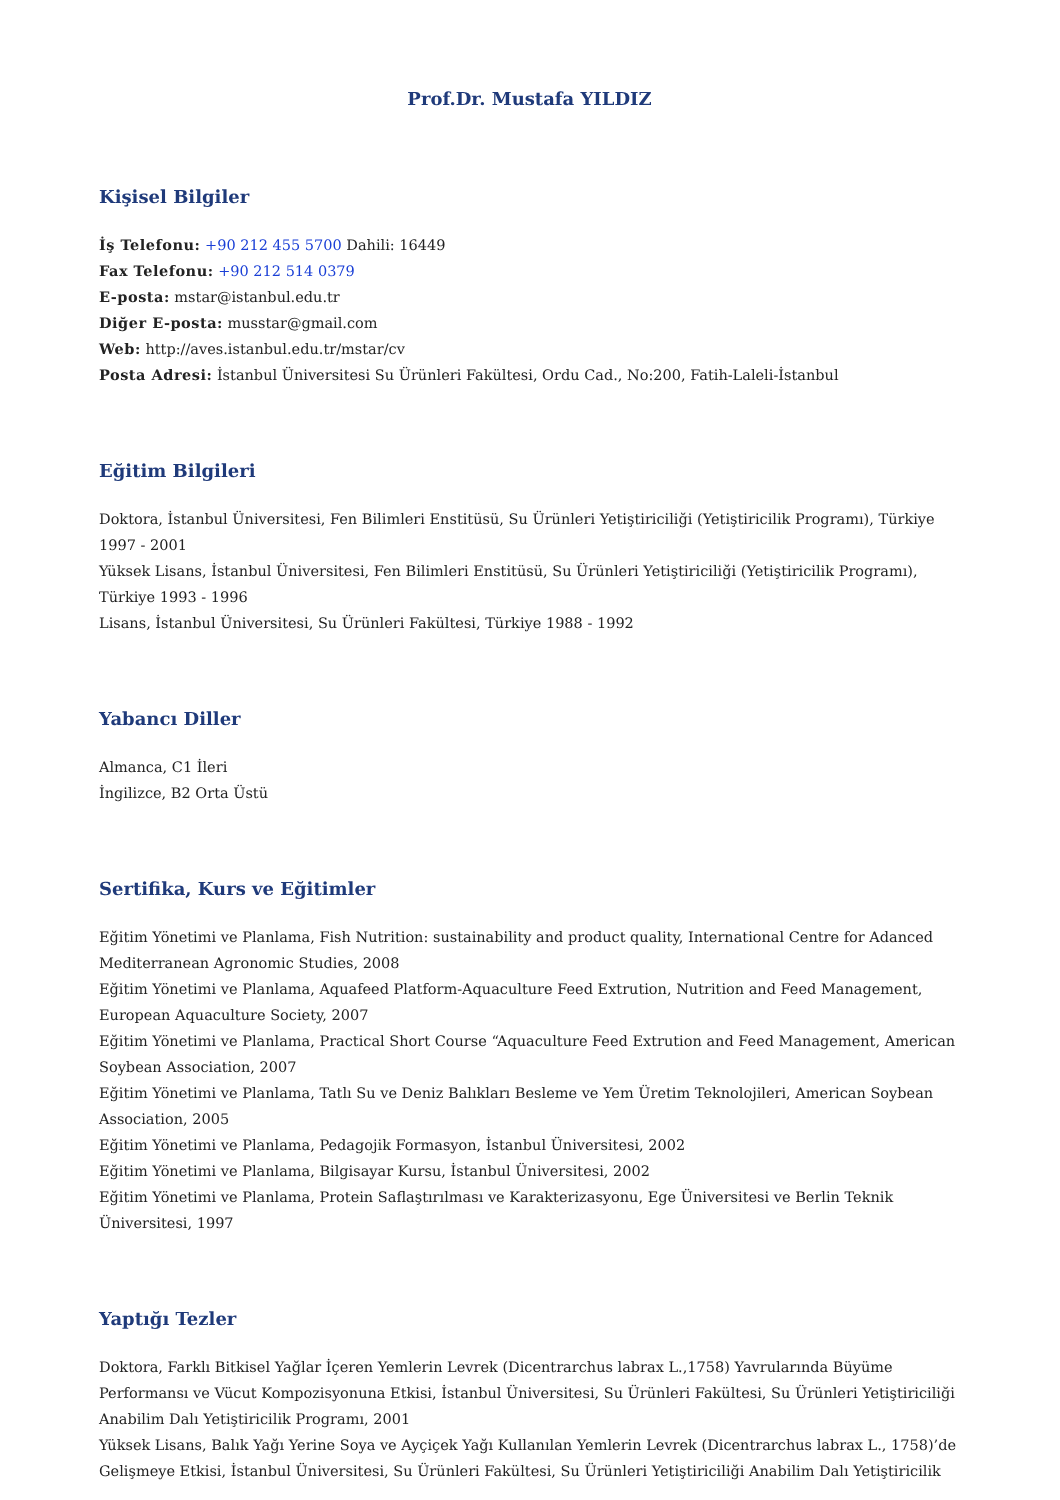Prof.Dr. Mustafa YILDIZ
Kişisel Bilgiler
İş Telefonu: +90 212 455 5700 Dahili: 16449
Fax Telefonu: +90 212 514 0379
E-posta: mstar@istanbul.edu.tr
Diğer E-posta: musstar@gmail.com
Web: http://aves.istanbul.edu.tr/mstar/cv
Posta Adresi: İstanbul Üniversitesi Su Ürünleri Fakültesi, Ordu Cad., No:200, Fatih-Laleli-İstanbul
Eğitim Bilgileri
Doktora, İstanbul Üniversitesi, Fen Bilimleri Enstitüsü, Su Ürünleri Yetiştiriciliği (Yetiştiricilik Programı), Türkiye 1997 - 2001
Yüksek Lisans, İstanbul Üniversitesi, Fen Bilimleri Enstitüsü, Su Ürünleri Yetiştiriciliği (Yetiştiricilik Programı), Türkiye 1993 - 1996
Lisans, İstanbul Üniversitesi, Su Ürünleri Fakültesi, Türkiye 1988 - 1992
Yabancı Diller
Almanca, C1 İleri
İngilizce, B2 Orta Üstü
Sertifika, Kurs ve Eğitimler
Eğitim Yönetimi ve Planlama, Fish Nutrition: sustainability and product quality, International Centre for Adanced Mediterranean Agronomic Studies, 2008
Eğitim Yönetimi ve Planlama, Aquafeed Platform-Aquaculture Feed Extrution, Nutrition and Feed Management, European Aquaculture Society, 2007
Eğitim Yönetimi ve Planlama, Practical Short Course “Aquaculture Feed Extrution and Feed Management, American Soybean Association, 2007
Eğitim Yönetimi ve Planlama, Tatlı Su ve Deniz Balıkları Besleme ve Yem Üretim Teknolojileri, American Soybean Association, 2005
Eğitim Yönetimi ve Planlama, Pedagojik Formasyon, İstanbul Üniversitesi, 2002
Eğitim Yönetimi ve Planlama, Bilgisayar Kursu, İstanbul Üniversitesi, 2002
Eğitim Yönetimi ve Planlama, Protein Saflaştırılması ve Karakterizasyonu, Ege Üniversitesi ve Berlin Teknik Üniversitesi, 1997
Yaptığı Tezler
Doktora, Farklı Bitkisel Yağlar İçeren Yemlerin Levrek (Dicentrarchus labrax L.,1758) Yavrularında Büyüme Performansı ve Vücut Kompozisyonuna Etkisi, İstanbul Üniversitesi, Su Ürünleri Fakültesi, Su Ürünleri Yetiştiriciliği Anabilim Dalı Yetiştiricilik Programı, 2001
Yüksek Lisans, Balık Yağı Yerine Soya ve Ayçiçek Yağı Kullanılan Yemlerin Levrek (Dicentrarchus labrax L., 1758)’de Gelişmeye Etkisi, İstanbul Üniversitesi, Su Ürünleri Fakültesi, Su Ürünleri Yetiştiriciliği Anabilim Dalı Yetiştiricilik